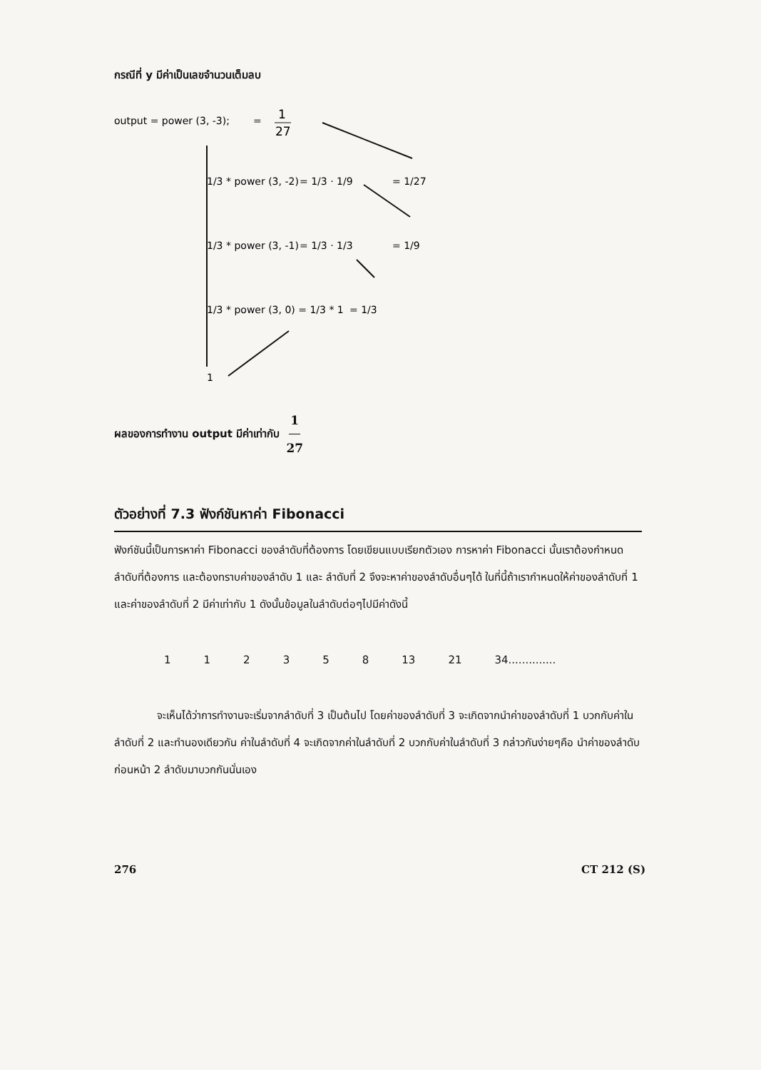กรณีที่ y มีค่าเป็นเลขจำนวนเต็มลบ
output = power (3, -3);
=
1
27
1/3 * power (3, -2)
= 1/3 · 1/9
= 1/27
1/3 * power (3, -1)
= 1/3 · 1/3
= 1/9
1/3 * power (3, 0) = 1/3 * 1
= 1/3
1
ผลของการทำงาน output มีค่าเท่ากับ 1 27
ตัวอย่างที่ 7.3 ฟังก์ชันหาค่า Fibonacci
ฟังก์ชันนี้เป็นการหาค่า Fibonacci ของลำดับที่ต้องการ โดยเขียนแบบเรียกตัวเอง การหาค่า Fibonacci นั้นเราต้องกำหนดลำดับที่ต้องการ และต้องทราบค่าของลำดับ 1 และ ลำดับที่ 2 จึงจะหาค่าของลำดับอื่นๆได้ ในที่นี้ถ้าเรากำหนดให้ค่าของลำดับที่ 1 และค่าของลำดับที่ 2 มีค่าเท่ากับ 1 ดังนั้นข้อมูลในลำดับต่อๆไปมีค่าดังนี้
112358 13 21 34..............
จะเห็นได้ว่าการทำงานจะเริ่มจากลำดับที่ 3 เป็นต้นไป โดยค่าของลำดับที่ 3 จะเกิดจากนำค่าของลำดับที่ 1 บวกกับค่าในลำดับที่ 2 และทำนองเดียวกัน ค่าในลำดับที่ 4 จะเกิดจากค่าในลำดับที่ 2 บวกกับค่าในลำดับที่ 3 กล่าวกันง่ายๆคือ นำค่าของลำดับก่อนหน้า 2 ลำดับมาบวกกันนั่นเอง
276 CT 212 (S)